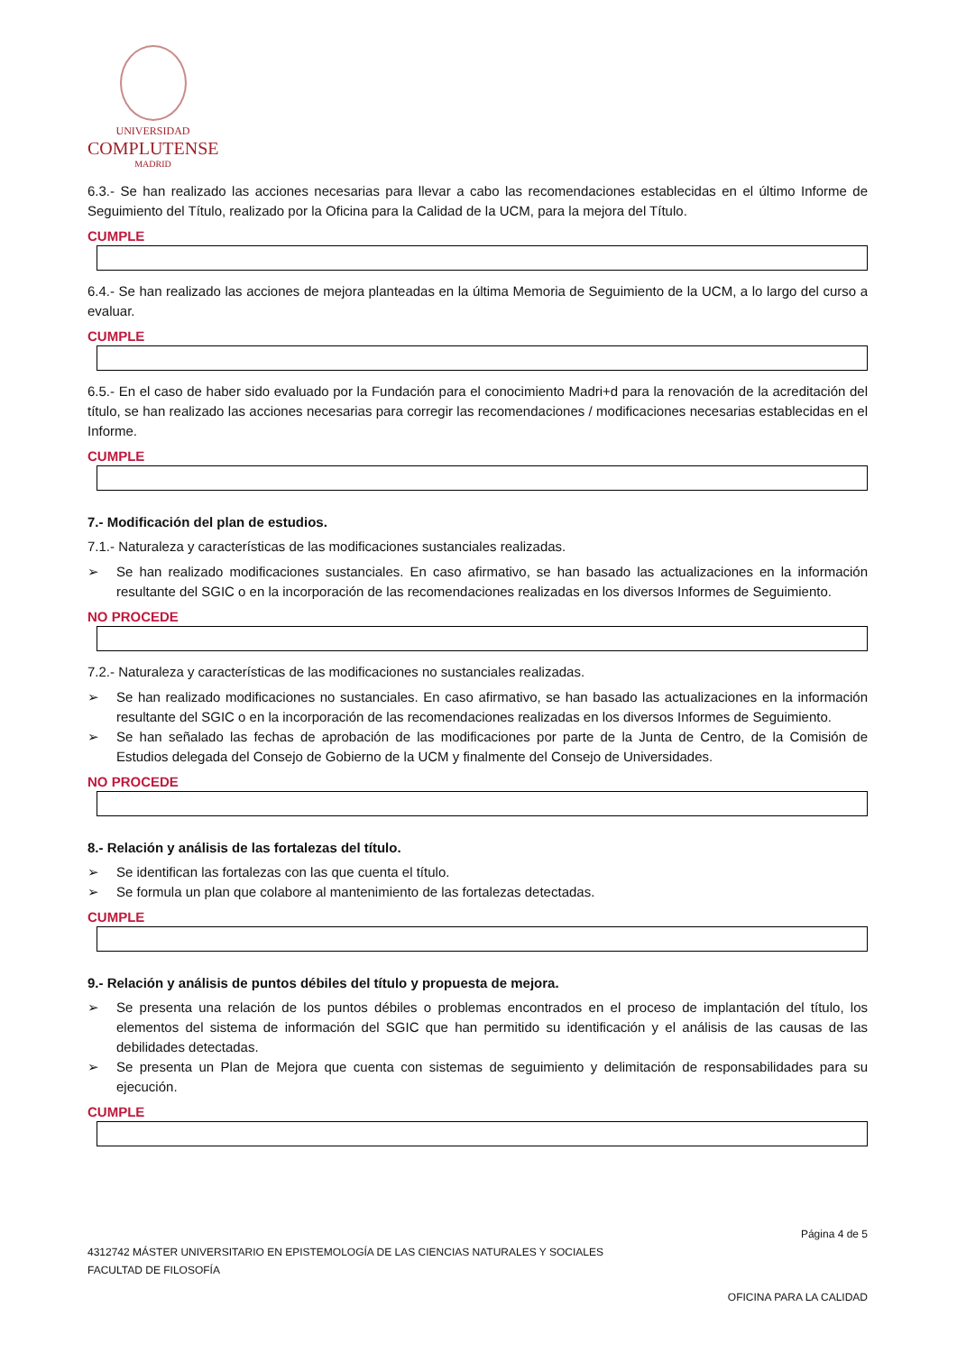UNIVERSIDAD
COMPLUTENSE
MADRID
6.3.- Se han realizado las acciones necesarias para llevar a cabo las recomendaciones establecidas en el último Informe de Seguimiento del Título, realizado por la Oficina para la Calidad de la UCM, para la mejora del Título.
CUMPLE
6.4.- Se han realizado las acciones de mejora planteadas en la última Memoria de Seguimiento de la UCM, a lo largo del curso a evaluar.
CUMPLE
6.5.- En el caso de haber sido evaluado por la Fundación para el conocimiento Madri+d para la renovación de la acreditación del título, se han realizado las acciones necesarias para corregir las recomendaciones / modificaciones necesarias establecidas en el Informe.
CUMPLE
7.- Modificación del plan de estudios.
7.1.- Naturaleza y características de las modificaciones sustanciales realizadas.
➢ Se han realizado modificaciones sustanciales. En caso afirmativo, se han basado las actualizaciones en la información resultante del SGIC o en la incorporación de las recomendaciones realizadas en los diversos Informes de Seguimiento.
NO PROCEDE
7.2.- Naturaleza y características de las modificaciones no sustanciales realizadas.
➢ Se han realizado modificaciones no sustanciales. En caso afirmativo, se han basado las actualizaciones en la información resultante del SGIC o en la incorporación de las recomendaciones realizadas en los diversos Informes de Seguimiento.
➢ Se han señalado las fechas de aprobación de las modificaciones por parte de la Junta de Centro, de la Comisión de Estudios delegada del Consejo de Gobierno de la UCM y finalmente del Consejo de Universidades.
NO PROCEDE
8.- Relación y análisis de las fortalezas del título.
➢ Se identifican las fortalezas con las que cuenta el título.
➢ Se formula un plan que colabore al mantenimiento de las fortalezas detectadas.
CUMPLE
9.- Relación y análisis de puntos débiles del título y propuesta de mejora.
➢ Se presenta una relación de los puntos débiles o problemas encontrados en el proceso de implantación del título, los elementos del sistema de información del SGIC que han permitido su identificación y el análisis de las causas de las debilidades detectadas.
➢ Se presenta un Plan de Mejora que cuenta con sistemas de seguimiento y delimitación de responsabilidades para su ejecución.
CUMPLE
Página 4 de 5
4312742 MÁSTER UNIVERSITARIO EN EPISTEMOLOGÍA DE LAS CIENCIAS NATURALES Y SOCIALES
FACULTAD DE FILOSOFÍA
OFICINA PARA LA CALIDAD